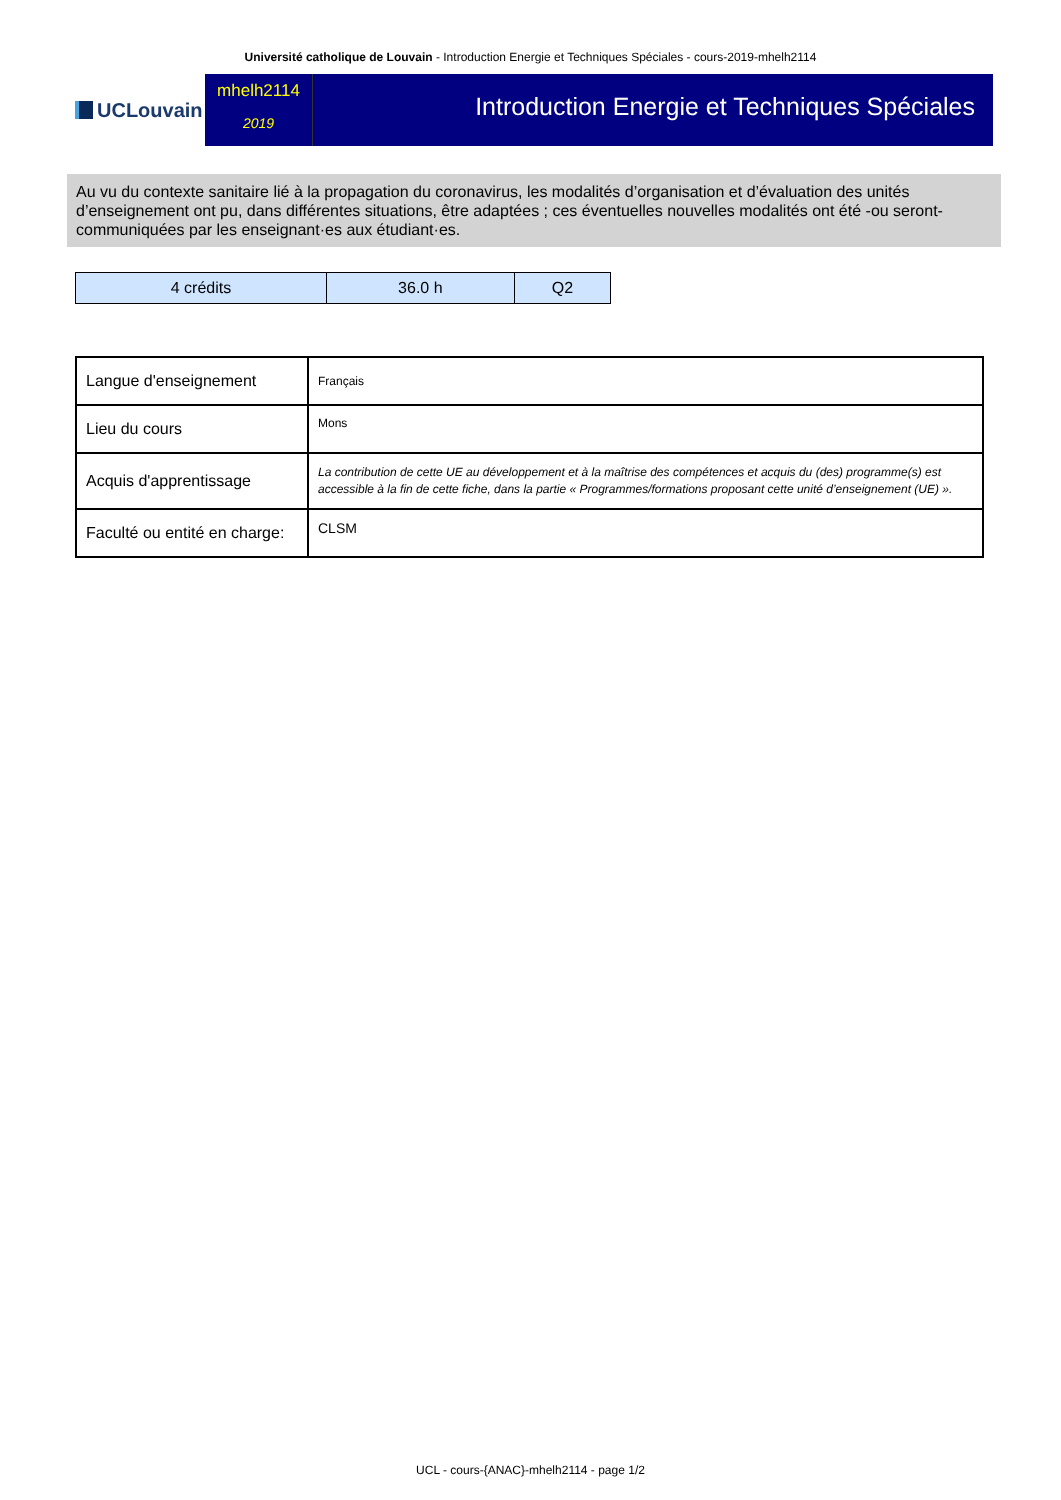Université catholique de Louvain - Introduction Energie et Techniques Spéciales - cours-2019-mhelh2114
UCLouvain
mhelh2114
2019
Introduction Energie et Techniques Spéciales
Au vu du contexte sanitaire lié à la propagation du coronavirus, les modalités d’organisation et d’évaluation des unités d’enseignement ont pu, dans différentes situations, être adaptées ; ces éventuelles nouvelles modalités ont été -ou seront- communiquées par les enseignant·es aux étudiant·es.
| 4 crédits | 36.0 h | Q2 |
| Langue d'enseignement | Français |
| Lieu du cours | Mons |
| Acquis d'apprentissage | La contribution de cette UE au développement et à la maîtrise des compétences et acquis du (des) programme(s) est accessible à la fin de cette fiche, dans la partie « Programmes/formations proposant cette unité d’enseignement (UE) ». |
| Faculté ou entité en charge: | CLSM |
UCL - cours-{ANAC}-mhelh2114 - page 1/2